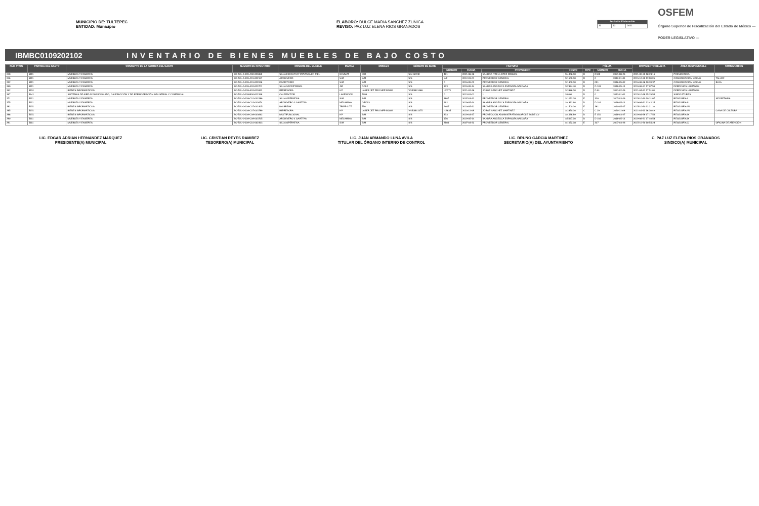MUNICIPIO DE: TULTEPEC
ENTIDAD: Municipio
ELABORÓ: DULCE MARIA SANCHEZ ZUÑIGA
REVISO: PAZ LUZ ELENA RIOS GRANADOS
| Fecha De Elaboración | | |
| --- | --- | --- |
| 31 | 12 | 2021 |
OSFEM
Órgano Superior de Fiscalización del Estado de México — PODER LEGISLATIVO —
IBMBC0109202102 INVENTARIO DE BIENES MUEBLES DE BAJO COSTO
| NÚM PROG | PARTIDA DEL GASTO | CONCEPTO DE LA PARTIDA DEL GASTO | NÚMERO DE INVENTARIO | NOMBRE DEL MUEBLE | MARCA | MODELO | NÚMERO DE SERIE | FACTURA | | | | PÓLIZA | | | MOVIMIENTO DE ALTA | ÁREA RESPONSABLE | COMENTARIOS |
| --- | --- | --- | --- | --- | --- | --- | --- | --- | --- | --- | --- | --- | --- | --- | --- | --- | --- |
| | | | | | | | | NÚMERO | FECHA | PROVEEDOR | COSTO | TIPO | NÚMERO | FECHA | | | |
| 240 | 5111 | MUEBLES Y ENSERES. | BC-TUL-0-109-A00-003859 | SILLA EJECUTIVA TAPIZADA EN PIEL | NEUMAT | ICO | SIN SERIE | 461 | 2021-08-26 | SANDRA ITZEL LOPEZ ROBLES | $ 4408.00 | D | D129 | 2021-08-26 | 2021-09-20 18:23:16 | PRESIDENCIA | |
| 246 | 5111 | MUEBLES Y ENSERES. | BC-TUL-0-109-A01-002197 | ARCHIVERO | S/M | S/M | S/S | S/F | 2012-01-01 | PROVEEDOR GENERAL | $ 1500.00 | D | 0 | 2012-01-01 | 2015-10-29 11:50:26 | COMUNICACIÓN SOCIAL | TALLER |
| 252 | 5111 | MUEBLES Y ENSERES. | BC-TUL-0-109-A01-002926 | ESCRITORIO | S/M | S/M | S/S | 0 | 2016-05-02 | PROVEEDOR GENERAL | $ 1800.00 | D | 001 | 2016-05-02 | 2016-06-28 10:20:37 | COMUNICACIÓN SOCIAL | BAJA |
| 260 | 5111 | MUEBLES Y ENSERES. | BC-TUL-0-109-A02-003701 | SILLA SECRETARIAL | JM | DOLF | S/S | 173 | 2019-05-14 | SANDRA ANGELICA ESPINOZA SALDAÑA | $ 2324.40 | D | D 101 | 2019-05-14 | 2019-06-21 17:07:55 | DERECHOS HUMANOS | |
| 262 | 5151 | BIENES INFORMÁTICOS. | BC-TUL-0-109-A02-003823 | IMPRESORA | HP | LASER JET PRO MFP M28W | VNB3B41488 | -20771 | 2021-02-26 | JORGE SANCHEZ MARTINEZ | $ 3886.00 | D | D 91 | 2021-02-26 | 2021-04-23 17:51:01 | DERECHOS HUMANOS | |
| 267 | 5641 | SISTEMAS DE AIRE ACONDICIONADO, CALEFACCIÓN Y DE REFRIGERACIÓN INDUSTRIAL Y COMERCIAL | BC-TUL-0-109-B00-002269 | CALEFACTOR | LAKEWOOD | 7096 | S/S | 0 | 2012-01-01 | 1 | $ 0.00 | D | 0 | 2012-01-01 | 2015-10-29 15:29:55 | SINDICATURAS | |
| 271 | 5111 | MUEBLES Y ENSERES. | BC-TUL-0-109-C01-002296 | SILLA OPERATIVA | S/M | S/M | S/S | 2807 | 2007-03-22 | PROVEEDOR GENERAL | $ 1052.08 | E | 326 | 2007-03-26 | 2015-10-30 10:31:07 | REGIDURÍA I | SECRETARIA |
| 275 | 5111 | MUEBLES Y ENSERES. | BC-TUL-0-109-C02-003674 | ARCHIVERO 3 GAVETAS | MELAMINA | OFICIO | S/S | 162 | 2019-05-14 | SANDRA ANGELICA ESPINOZA SALDAÑA | $ 4331.60 | D | D 101 | 2019-05-14 | 2019-06-21 13:42:25 | REGIDURÍA II | |
| 282 | 5151 | BIENES INFORMÁTICOS. | BC-TUL-0-109-C07-002305 | NO BREAK | TRIPP-LITE | 750 | S/S | A607 | 2010-05-21 | PROVEEDOR GENERAL | $ 1500.00 | E | 391 | 2010-05-27 | 2015-10-30 11:01:10 | REGIDURÍA VII | |
| 285 | 5151 | BIENES INFORMÁTICOS. | BC-TUL-0-109-C07-003799 | IMPRESORA | HP | LASER JET PRO MFP M28W | VNB3B41475 | -19835 | 2020-11-09 | JORGE SANCHEZ MARTINEZ | $ 3350.00 | C | C 29 | 2020-11-09 | 2021-01-11 16:00:49 | REGIDURÍA VII | CASA DE CULTURA |
| 288 | 5151 | BIENES INFORMÁTICOS. | BC-TUL-0-109-C09-003662 | MULTIFUNCIONAL | HP | S/M | S/S | 333 | 2019-03-27 | PROYECCION ADMINISTRATIVA MARCLE SA DE CV | $ 4498.99 | D | E 351 | 2019-03-27 | 2019-04-29 17:17:56 | REGIDURÍA IX | |
| 290 | 5111 | MUEBLES Y ENSERES. | BC-TUL-0-109-C09-003705 | ARCHIVERO 4 GAVETAS | MELAMINA | S/M | S/S | 176 | 2019-05-14 | SANDRA ANGELICA ESPINOZA SALDAÑA | $ 5647.20 | D | D 101 | 2019-05-14 | 2019-06-21 17:40:53 | REGIDURÍA IX | |
| 291 | 5111 | MUEBLES Y ENSERES. | BC-TUL-0-109-C10-002303 | SILLA OPERATIVA | S/M | S/M | S/S | 2806 | 2007-03-22 | PROVEEDOR GENERAL | $ 1052.08 | E | 327 | 2007-03-26 | 2015-10-30 10:54:28 | REGIDURÍA X | OFICINA DE ATENCIÓN |
LIC. EDGAR ADRIAN HERNANDEZ MARQUEZ
PRESIDENTE(A) MUNICIPAL
LIC. CRISTIAN REYES RAMIREZ
TESORERO(A) MUNICIPAL
LIC. JUAN ARMANDO LUNA AVILA
TITULAR DEL ÓRGANO INTERNO DE CONTROL
LIC. BRUNO GARCIA MARTINEZ
SECRETARIO(A) DEL AYUNTAMIENTO
C. PAZ LUZ ELENA RIOS GRANADOS
SINDICO(A) MUNICIPAL